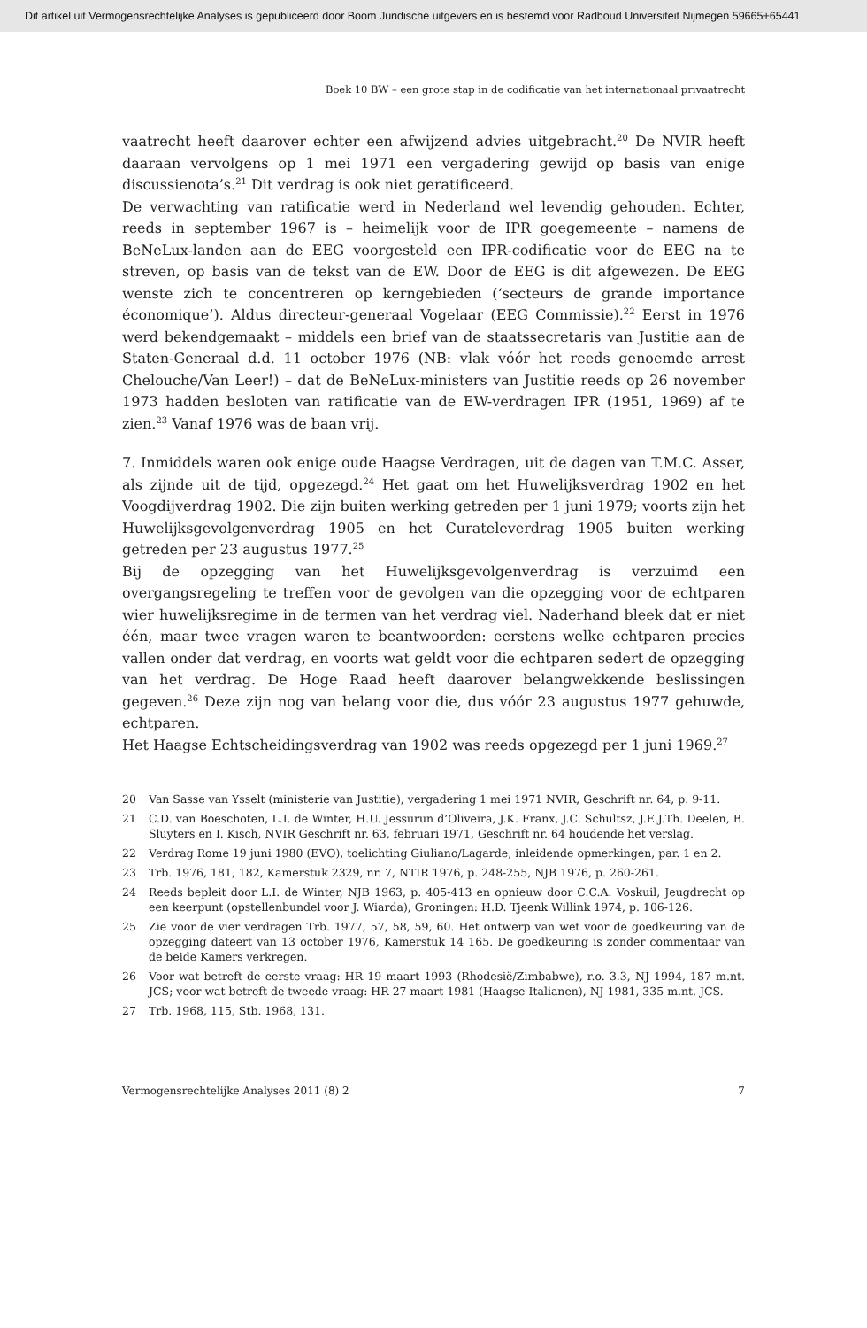Dit artikel uit Vermogensrechtelijke Analyses is gepubliceerd door Boom Juridische uitgevers en is bestemd voor Radboud Universiteit Nijmegen 59665+65441
Boek 10 BW – een grote stap in de codificatie van het internationaal privaatrecht
vaatrecht heeft daarover echter een afwijzend advies uitgebracht.<sup>20</sup> De NVIR heeft daaraan vervolgens op 1 mei 1971 een vergadering gewijd op basis van enige discussienota’s.<sup>21</sup> Dit verdrag is ook niet geratificeerd.
De verwachting van ratificatie werd in Nederland wel levendig gehouden. Echter, reeds in september 1967 is – heimelijk voor de IPR goegemeente – namens de BeNeLux-landen aan de EEG voorgesteld een IPR-codificatie voor de EEG na te streven, op basis van de tekst van de EW. Door de EEG is dit afgewezen. De EEG wenste zich te concentreren op kerngebieden (‘secteurs de grande importance économique’). Aldus directeur-generaal Vogelaar (EEG Commissie).<sup>22</sup> Eerst in 1976 werd bekendgemaakt – middels een brief van de staatssecretaris van Justitie aan de Staten-Generaal d.d. 11 october 1976 (NB: vlak vóór het reeds genoemde arrest Chelouche/Van Leer!) – dat de BeNeLux-ministers van Justitie reeds op 26 november 1973 hadden besloten van ratificatie van de EW-verdragen IPR (1951, 1969) af te zien.<sup>23</sup> Vanaf 1976 was de baan vrij.
7. Inmiddels waren ook enige oude Haagse Verdragen, uit de dagen van T.M.C. Asser, als zijnde uit de tijd, opgezegd.<sup>24</sup> Het gaat om het Huwelijksverdrag 1902 en het Voogdijverdrag 1902. Die zijn buiten werking getreden per 1 juni 1979; voorts zijn het Huwelijksgevolgenverdrag 1905 en het Curateleverdrag 1905 buiten werking getreden per 23 augustus 1977.<sup>25</sup>
Bij de opzegging van het Huwelijksgevolgenverdrag is verzuimd een overgangsregeling te treffen voor de gevolgen van die opzegging voor de echtparen wier huwelijksregime in de termen van het verdrag viel. Naderhand bleek dat er niet één, maar twee vragen waren te beantwoorden: eerstens welke echtparen precies vallen onder dat verdrag, en voorts wat geldt voor die echtparen sedert de opzegging van het verdrag. De Hoge Raad heeft daarover belangwekkende beslissingen gegeven.<sup>26</sup> Deze zijn nog van belang voor die, dus vóór 23 augustus 1977 gehuwde, echtparen.
Het Haagse Echtscheidingsverdrag van 1902 was reeds opgezegd per 1 juni 1969.<sup>27</sup>
20 Van Sasse van Ysselt (ministerie van Justitie), vergadering 1 mei 1971 NVIR, Geschrift nr. 64, p. 9-11.
21 C.D. van Boeschoten, L.I. de Winter, H.U. Jessurun d’Oliveira, J.K. Franx, J.C. Schultsz, J.E.J.Th. Deelen, B. Sluyters en I. Kisch, NVIR Geschrift nr. 63, februari 1971, Geschrift nr. 64 houdende het verslag.
22 Verdrag Rome 19 juni 1980 (EVO), toelichting Giuliano/Lagarde, inleidende opmerkingen, par. 1 en 2.
23 Trb. 1976, 181, 182, Kamerstuk 2329, nr. 7, NTIR 1976, p. 248-255, NJB 1976, p. 260-261.
24 Reeds bepleit door L.I. de Winter, NJB 1963, p. 405-413 en opnieuw door C.C.A. Voskuil, Jeugdrecht op een keerpunt (opstellenbundel voor J. Wiarda), Groningen: H.D. Tjeenk Willink 1974, p. 106-126.
25 Zie voor de vier verdragen Trb. 1977, 57, 58, 59, 60. Het ontwerp van wet voor de goedkeuring van de opzegging dateert van 13 october 1976, Kamerstuk 14 165. De goedkeuring is zonder commentaar van de beide Kamers verkregen.
26 Voor wat betreft de eerste vraag: HR 19 maart 1993 (Rhodesië/Zimbabwe), r.o. 3.3, NJ 1994, 187 m.nt. JCS; voor wat betreft de tweede vraag: HR 27 maart 1981 (Haagse Italianen), NJ 1981, 335 m.nt. JCS.
27 Trb. 1968, 115, Stb. 1968, 131.
Vermogensrechtelijke Analyses 2011 (8) 2 7